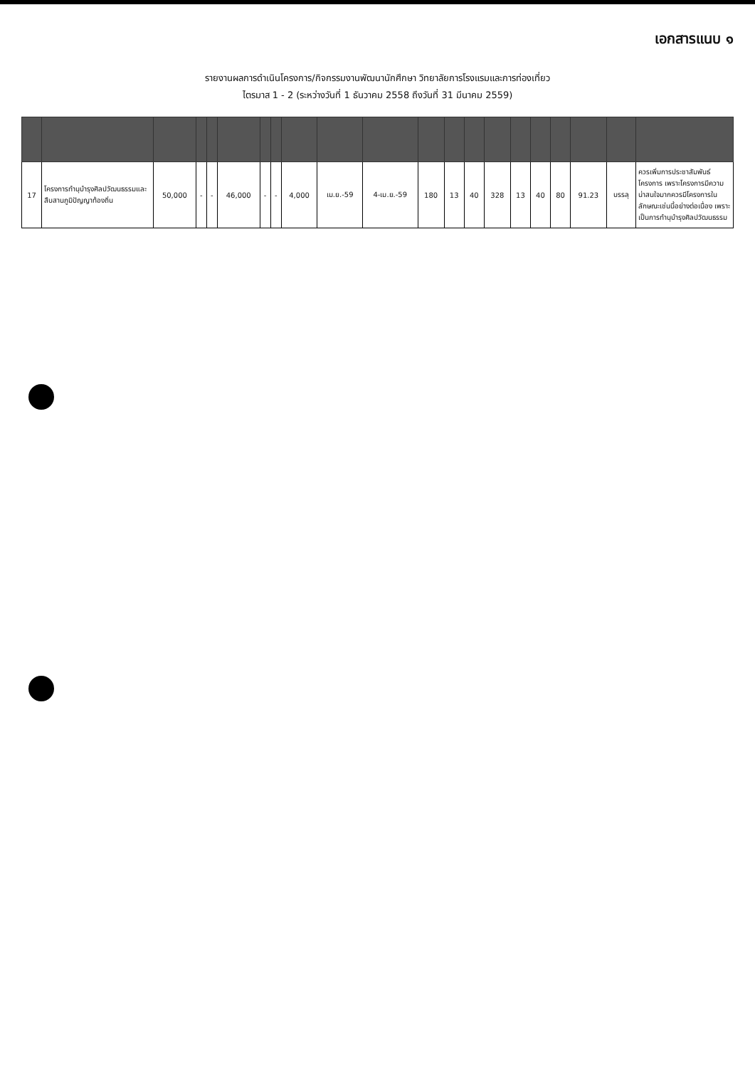เอกสารแนบ ๑
รายงานผลการดำเนินโครงการ/กิจกรรมงานพัฒนานักศึกษา วิทยาลัยการโรงแรมและการท่องเที่ยว
ไตรมาส 1 - 2 (ระหว่างวันที่ 1 ธันวาคม 2558 ถึงวันที่ 31 มีนาคม 2559)
| 17 | โครงการทำนุบำรุงศิลปวัฒนธรรมและสืบสานภูมิปัญญาท้องถิ่น | 50,000 | - | - | 46,000 | - | - | 4,000 | เม.ย.-59 | 4-เม.ย.-59 | 180 | 13 | 40 | 328 | 13 | 40 | 80 | 91.23 | บรรลุ | ควรเพิ่มการประชาสัมพันธ์โครงการ เพราะโครงการมีความน่าสนใจมากควรมีโครงการในลักษณะเช่นนี้อย่างต่อเนื่อง เพราะเป็นการทำนุบำรุงศิลปวัฒนธรรม |